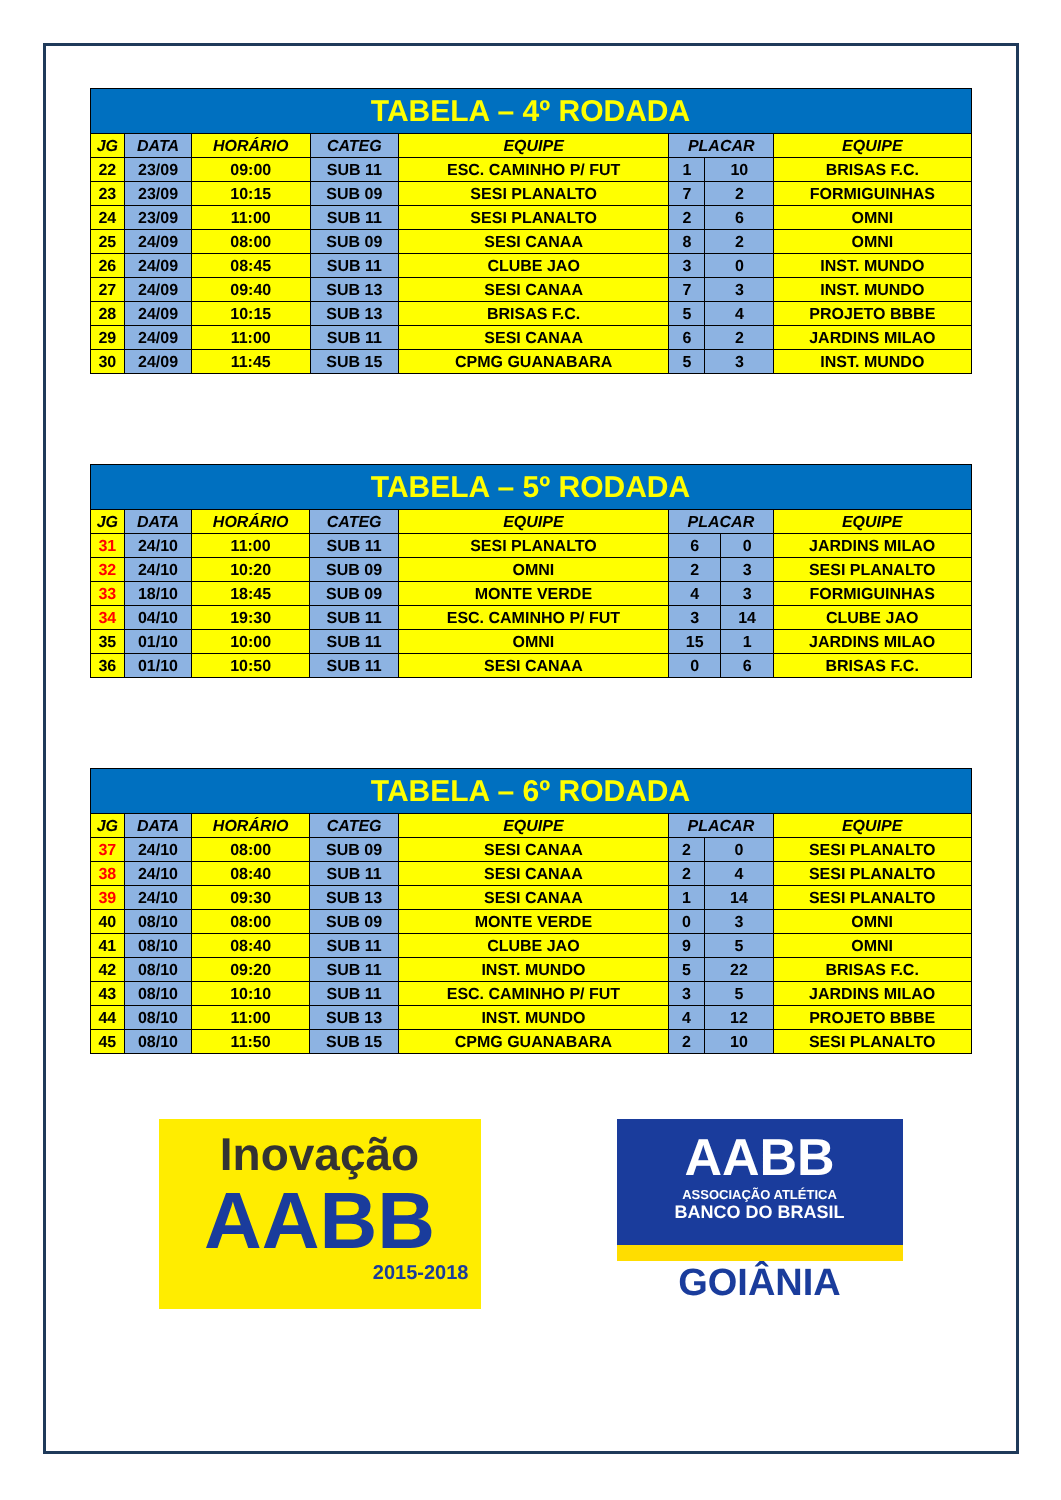| TABELA – 4º RODADA | | | | | | | |
| --- | --- | --- | --- | --- | --- | --- | --- |
| JG | DATA | HORÁRIO | CATEG | EQUIPE | PLACAR | | EQUIPE |
| 22 | 23/09 | 09:00 | SUB 11 | ESC. CAMINHO P/ FUT | 1 | 10 | BRISAS F.C. |
| 23 | 23/09 | 10:15 | SUB 09 | SESI PLANALTO | 7 | 2 | FORMIGUINHAS |
| 24 | 23/09 | 11:00 | SUB 11 | SESI PLANALTO | 2 | 6 | OMNI |
| 25 | 24/09 | 08:00 | SUB 09 | SESI CANAA | 8 | 2 | OMNI |
| 26 | 24/09 | 08:45 | SUB 11 | CLUBE JAO | 3 | 0 | INST. MUNDO |
| 27 | 24/09 | 09:40 | SUB 13 | SESI CANAA | 7 | 3 | INST. MUNDO |
| 28 | 24/09 | 10:15 | SUB 13 | BRISAS F.C. | 5 | 4 | PROJETO BBBE |
| 29 | 24/09 | 11:00 | SUB 11 | SESI CANAA | 6 | 2 | JARDINS MILAO |
| 30 | 24/09 | 11:45 | SUB 15 | CPMG GUANABARA | 5 | 3 | INST. MUNDO |
| TABELA – 5º RODADA | | | | | | | |
| --- | --- | --- | --- | --- | --- | --- | --- |
| JG | DATA | HORÁRIO | CATEG | EQUIPE | PLACAR | | EQUIPE |
| 31 | 24/10 | 11:00 | SUB 11 | SESI PLANALTO | 6 | 0 | JARDINS MILAO |
| 32 | 24/10 | 10:20 | SUB 09 | OMNI | 2 | 3 | SESI PLANALTO |
| 33 | 18/10 | 18:45 | SUB 09 | MONTE VERDE | 4 | 3 | FORMIGUINHAS |
| 34 | 04/10 | 19:30 | SUB 11 | ESC. CAMINHO P/ FUT | 3 | 14 | CLUBE JAO |
| 35 | 01/10 | 10:00 | SUB 11 | OMNI | 15 | 1 | JARDINS MILAO |
| 36 | 01/10 | 10:50 | SUB 11 | SESI CANAA | 0 | 6 | BRISAS F.C. |
| TABELA – 6º RODADA | | | | | | | |
| --- | --- | --- | --- | --- | --- | --- | --- |
| JG | DATA | HORÁRIO | CATEG | EQUIPE | PLACAR | | EQUIPE |
| 37 | 24/10 | 08:00 | SUB 09 | SESI CANAA | 2 | 0 | SESI PLANALTO |
| 38 | 24/10 | 08:40 | SUB 11 | SESI CANAA | 2 | 4 | SESI PLANALTO |
| 39 | 24/10 | 09:30 | SUB 13 | SESI CANAA | 1 | 14 | SESI PLANALTO |
| 40 | 08/10 | 08:00 | SUB 09 | MONTE VERDE | 0 | 3 | OMNI |
| 41 | 08/10 | 08:40 | SUB 11 | CLUBE JAO | 9 | 5 | OMNI |
| 42 | 08/10 | 09:20 | SUB 11 | INST. MUNDO | 5 | 22 | BRISAS F.C. |
| 43 | 08/10 | 10:10 | SUB 11 | ESC. CAMINHO P/ FUT | 3 | 5 | JARDINS MILAO |
| 44 | 08/10 | 11:00 | SUB 13 | INST. MUNDO | 4 | 12 | PROJETO BBBE |
| 45 | 08/10 | 11:50 | SUB 15 | CPMG GUANABARA | 2 | 10 | SESI PLANALTO |
Inovação
AABB
2015-2018
AABB
ASSOCIAÇÃO ATLÉTICA
BANCO DO BRASIL
GOIÂNIA